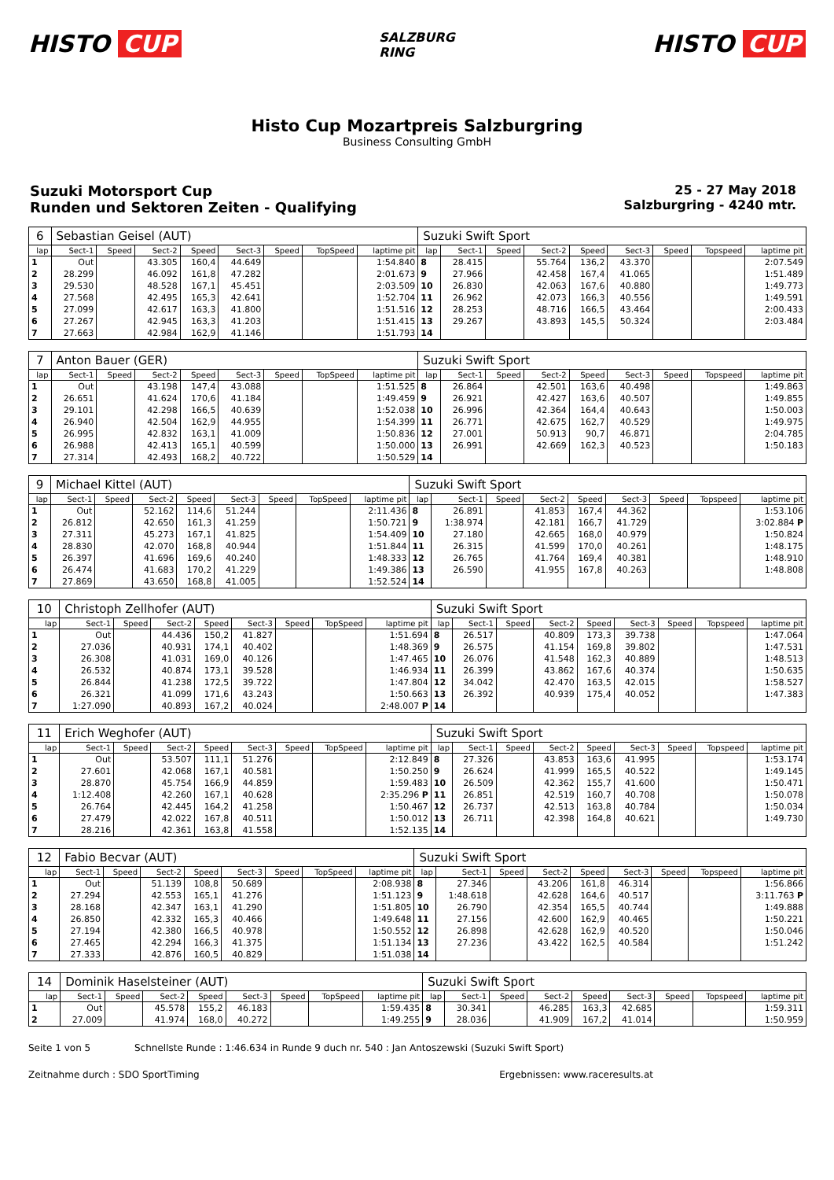HISTO CUP
SALZBURG
RING
HISTO CUP
Histo Cup Mozartpreis Salzburgring
Business Consulting GmbH
Suzuki Motorsport Cup
Runden und Sektoren Zeiten - Qualifying
25 - 27 May 2018
Salzburgring - 4240 mtr.
| 6 | Sebastian Geisel (AUT) | | | | | | | | Suzuki Swift Sport | | | | | | | | |
| lap | Sect-1 | Speed | Sect-2 | Speed | Sect-3 | Speed | TopSpeed | laptime pit | lap | Sect-1 | Speed | Sect-2 | Speed | Sect-3 | Speed | Topspeed | laptime pit |
| 1 | Out | | 43.305 | 160,4 | 44.649 | | | 1:54.840 | 8 | 28.415 | | 55.764 | 136,2 | 43.370 | | | 2:07.549 |
| 2 | 28.299 | | 46.092 | 161,8 | 47.282 | | | 2:01.673 | 9 | 27.966 | | 42.458 | 167,4 | 41.065 | | | 1:51.489 |
| 3 | 29.530 | | 48.528 | 167,1 | 45.451 | | | 2:03.509 | 10 | 26.830 | | 42.063 | 167,6 | 40.880 | | | 1:49.773 |
| 4 | 27.568 | | 42.495 | 165,3 | 42.641 | | | 1:52.704 | 11 | 26.962 | | 42.073 | 166,3 | 40.556 | | | 1:49.591 |
| 5 | 27.099 | | 42.617 | 163,3 | 41.800 | | | 1:51.516 | 12 | 28.253 | | 48.716 | 166,5 | 43.464 | | | 2:00.433 |
| 6 | 27.267 | | 42.945 | 163,3 | 41.203 | | | 1:51.415 | 13 | 29.267 | | 43.893 | 145,5 | 50.324 | | | 2:03.484 |
| 7 | 27.663 | | 42.984 | 162,9 | 41.146 | | | 1:51.793 | 14 | | | | | | | | |
| 7 | Anton Bauer (GER) | | | | | | | | Suzuki Swift Sport | | | | | | | | |
| lap | Sect-1 | Speed | Sect-2 | Speed | Sect-3 | Speed | TopSpeed | laptime pit | lap | Sect-1 | Speed | Sect-2 | Speed | Sect-3 | Speed | Topspeed | laptime pit |
| 1 | Out | | 43.198 | 147,4 | 43.088 | | | 1:51.525 | 8 | 26.864 | | 42.501 | 163,6 | 40.498 | | | 1:49.863 |
| 2 | 26.651 | | 41.624 | 170,6 | 41.184 | | | 1:49.459 | 9 | 26.921 | | 42.427 | 163,6 | 40.507 | | | 1:49.855 |
| 3 | 29.101 | | 42.298 | 166,5 | 40.639 | | | 1:52.038 | 10 | 26.996 | | 42.364 | 164,4 | 40.643 | | | 1:50.003 |
| 4 | 26.940 | | 42.504 | 162,9 | 44.955 | | | 1:54.399 | 11 | 26.771 | | 42.675 | 162,7 | 40.529 | | | 1:49.975 |
| 5 | 26.995 | | 42.832 | 163,1 | 41.009 | | | 1:50.836 | 12 | 27.001 | | 50.913 | 90,7 | 46.871 | | | 2:04.785 |
| 6 | 26.988 | | 42.413 | 165,1 | 40.599 | | | 1:50.000 | 13 | 26.991 | | 42.669 | 162,3 | 40.523 | | | 1:50.183 |
| 7 | 27.314 | | 42.493 | 168,2 | 40.722 | | | 1:50.529 | 14 | | | | | | | | |
| 9 | Michael Kittel (AUT) | | | | | | | | Suzuki Swift Sport | | | | | | | | |
| lap | Sect-1 | Speed | Sect-2 | Speed | Sect-3 | Speed | TopSpeed | laptime pit | lap | Sect-1 | Speed | Sect-2 | Speed | Sect-3 | Speed | Topspeed | laptime pit |
| 1 | Out | | 52.162 | 114,6 | 51.244 | | | 2:11.436 | 8 | 26.891 | | 41.853 | 167,4 | 44.362 | | | 1:53.106 |
| 2 | 26.812 | | 42.650 | 161,3 | 41.259 | | | 1:50.721 | 9 | 1:38.974 | | 42.181 | 166,7 | 41.729 | | | 3:02.884 P |
| 3 | 27.311 | | 45.273 | 167,1 | 41.825 | | | 1:54.409 | 10 | 27.180 | | 42.665 | 168,0 | 40.979 | | | 1:50.824 |
| 4 | 28.830 | | 42.070 | 168,8 | 40.944 | | | 1:51.844 | 11 | 26.315 | | 41.599 | 170,0 | 40.261 | | | 1:48.175 |
| 5 | 26.397 | | 41.696 | 169,6 | 40.240 | | | 1:48.333 | 12 | 26.765 | | 41.764 | 169,4 | 40.381 | | | 1:48.910 |
| 6 | 26.474 | | 41.683 | 170,2 | 41.229 | | | 1:49.386 | 13 | 26.590 | | 41.955 | 167,8 | 40.263 | | | 1:48.808 |
| 7 | 27.869 | | 43.650 | 168,8 | 41.005 | | | 1:52.524 | 14 | | | | | | | | |
| 10 | Christoph Zellhofer (AUT) | | | | | | | | Suzuki Swift Sport | | | | | | | | |
| lap | Sect-1 | Speed | Sect-2 | Speed | Sect-3 | Speed | TopSpeed | laptime pit | lap | Sect-1 | Speed | Sect-2 | Speed | Sect-3 | Speed | Topspeed | laptime pit |
| 1 | Out | | 44.436 | 150,2 | 41.827 | | | 1:51.694 | 8 | 26.517 | | 40.809 | 173,3 | 39.738 | | | 1:47.064 |
| 2 | 27.036 | | 40.931 | 174,1 | 40.402 | | | 1:48.369 | 9 | 26.575 | | 41.154 | 169,8 | 39.802 | | | 1:47.531 |
| 3 | 26.308 | | 41.031 | 169,0 | 40.126 | | | 1:47.465 | 10 | 26.076 | | 41.548 | 162,3 | 40.889 | | | 1:48.513 |
| 4 | 26.532 | | 40.874 | 173,1 | 39.528 | | | 1:46.934 | 11 | 26.399 | | 43.862 | 167,6 | 40.374 | | | 1:50.635 |
| 5 | 26.844 | | 41.238 | 172,5 | 39.722 | | | 1:47.804 | 12 | 34.042 | | 42.470 | 163,5 | 42.015 | | | 1:58.527 |
| 6 | 26.321 | | 41.099 | 171,6 | 43.243 | | | 1:50.663 | 13 | 26.392 | | 40.939 | 175,4 | 40.052 | | | 1:47.383 |
| 7 | 1:27.090 | | 40.893 | 167,2 | 40.024 | | | 2:48.007 P | 14 | | | | | | | | |
| 11 | Erich Weghofer (AUT) | | | | | | | | Suzuki Swift Sport | | | | | | | | |
| lap | Sect-1 | Speed | Sect-2 | Speed | Sect-3 | Speed | TopSpeed | laptime pit | lap | Sect-1 | Speed | Sect-2 | Speed | Sect-3 | Speed | Topspeed | laptime pit |
| 1 | Out | | 53.507 | 111,1 | 51.276 | | | 2:12.849 | 8 | 27.326 | | 43.853 | 163,6 | 41.995 | | | 1:53.174 |
| 2 | 27.601 | | 42.068 | 167,1 | 40.581 | | | 1:50.250 | 9 | 26.624 | | 41.999 | 165,5 | 40.522 | | | 1:49.145 |
| 3 | 28.870 | | 45.754 | 166,9 | 44.859 | | | 1:59.483 | 10 | 26.509 | | 42.362 | 155,7 | 41.600 | | | 1:50.471 |
| 4 | 1:12.408 | | 42.260 | 167,1 | 40.628 | | | 2:35.296 P | 11 | 26.851 | | 42.519 | 160,7 | 40.708 | | | 1:50.078 |
| 5 | 26.764 | | 42.445 | 164,2 | 41.258 | | | 1:50.467 | 12 | 26.737 | | 42.513 | 163,8 | 40.784 | | | 1:50.034 |
| 6 | 27.479 | | 42.022 | 167,8 | 40.511 | | | 1:50.012 | 13 | 26.711 | | 42.398 | 164,8 | 40.621 | | | 1:49.730 |
| 7 | 28.216 | | 42.361 | 163,8 | 41.558 | | | 1:52.135 | 14 | | | | | | | | |
| 12 | Fabio Becvar (AUT) | | | | | | | | Suzuki Swift Sport | | | | | | | | |
| lap | Sect-1 | Speed | Sect-2 | Speed | Sect-3 | Speed | TopSpeed | laptime pit | lap | Sect-1 | Speed | Sect-2 | Speed | Sect-3 | Speed | Topspeed | laptime pit |
| 1 | Out | | 51.139 | 108,8 | 50.689 | | | 2:08.938 | 8 | 27.346 | | 43.206 | 161,8 | 46.314 | | | 1:56.866 |
| 2 | 27.294 | | 42.553 | 165,1 | 41.276 | | | 1:51.123 | 9 | 1:48.618 | | 42.628 | 164,6 | 40.517 | | | 3:11.763 P |
| 3 | 28.168 | | 42.347 | 163,1 | 41.290 | | | 1:51.805 | 10 | 26.790 | | 42.354 | 165,5 | 40.744 | | | 1:49.888 |
| 4 | 26.850 | | 42.332 | 165,3 | 40.466 | | | 1:49.648 | 11 | 27.156 | | 42.600 | 162,9 | 40.465 | | | 1:50.221 |
| 5 | 27.194 | | 42.380 | 166,5 | 40.978 | | | 1:50.552 | 12 | 26.898 | | 42.628 | 162,9 | 40.520 | | | 1:50.046 |
| 6 | 27.465 | | 42.294 | 166,3 | 41.375 | | | 1:51.134 | 13 | 27.236 | | 43.422 | 162,5 | 40.584 | | | 1:51.242 |
| 7 | 27.333 | | 42.876 | 160,5 | 40.829 | | | 1:51.038 | 14 | | | | | | | | |
| 14 | Dominik Haselsteiner (AUT) | | | | | | | | Suzuki Swift Sport | | | | | | | | |
| lap | Sect-1 | Speed | Sect-2 | Speed | Sect-3 | Speed | TopSpeed | laptime pit | lap | Sect-1 | Speed | Sect-2 | Speed | Sect-3 | Speed | Topspeed | laptime pit |
| 1 | Out | | 45.578 | 155,2 | 46.183 | | | 1:59.435 | 8 | 30.341 | | 46.285 | 163,3 | 42.685 | | | 1:59.311 |
| 2 | 27.009 | | 41.974 | 168,0 | 40.272 | | | 1:49.255 | 9 | 28.036 | | 41.909 | 167,2 | 41.014 | | | 1:50.959 |
Seite 1 von 5 Schnellste Runde : 1:46.634 in Runde 9 duch nr. 540 : Jan Antoszewski (Suzuki Swift Sport)
Zeitnahme durch : SDO SportTiming Ergebnissen: www.raceresults.at